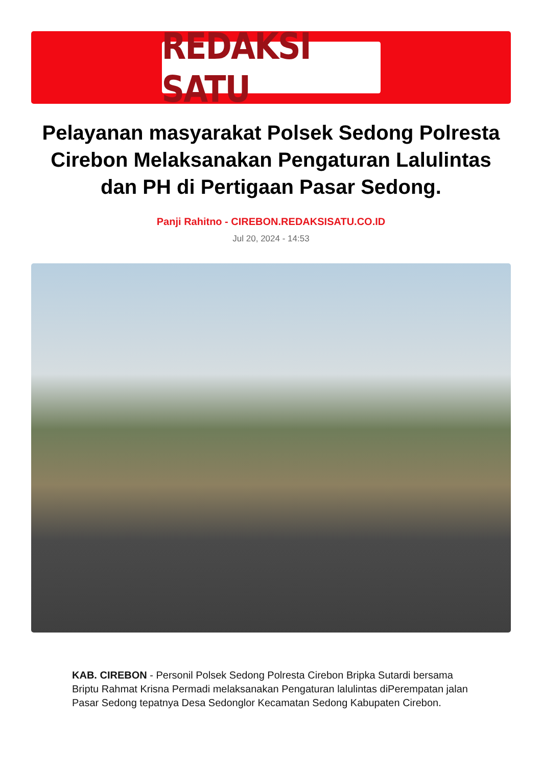REDAKSI SATU
Pelayanan masyarakat Polsek Sedong Polresta Cirebon Melaksanakan Pengaturan Lalulintas dan PH di Pertigaan Pasar Sedong.
Panji Rahitno - CIREBON.REDAKSISATU.CO.ID
Jul 20, 2024 - 14:53
KAB. CIREBON - Personil Polsek Sedong Polresta Cirebon Bripka Sutardi bersama Briptu Rahmat Krisna Permadi melaksanakan Pengaturan lalulintas diPerempatan jalan Pasar Sedong tepatnya Desa Sedonglor Kecamatan Sedong Kabupaten Cirebon.